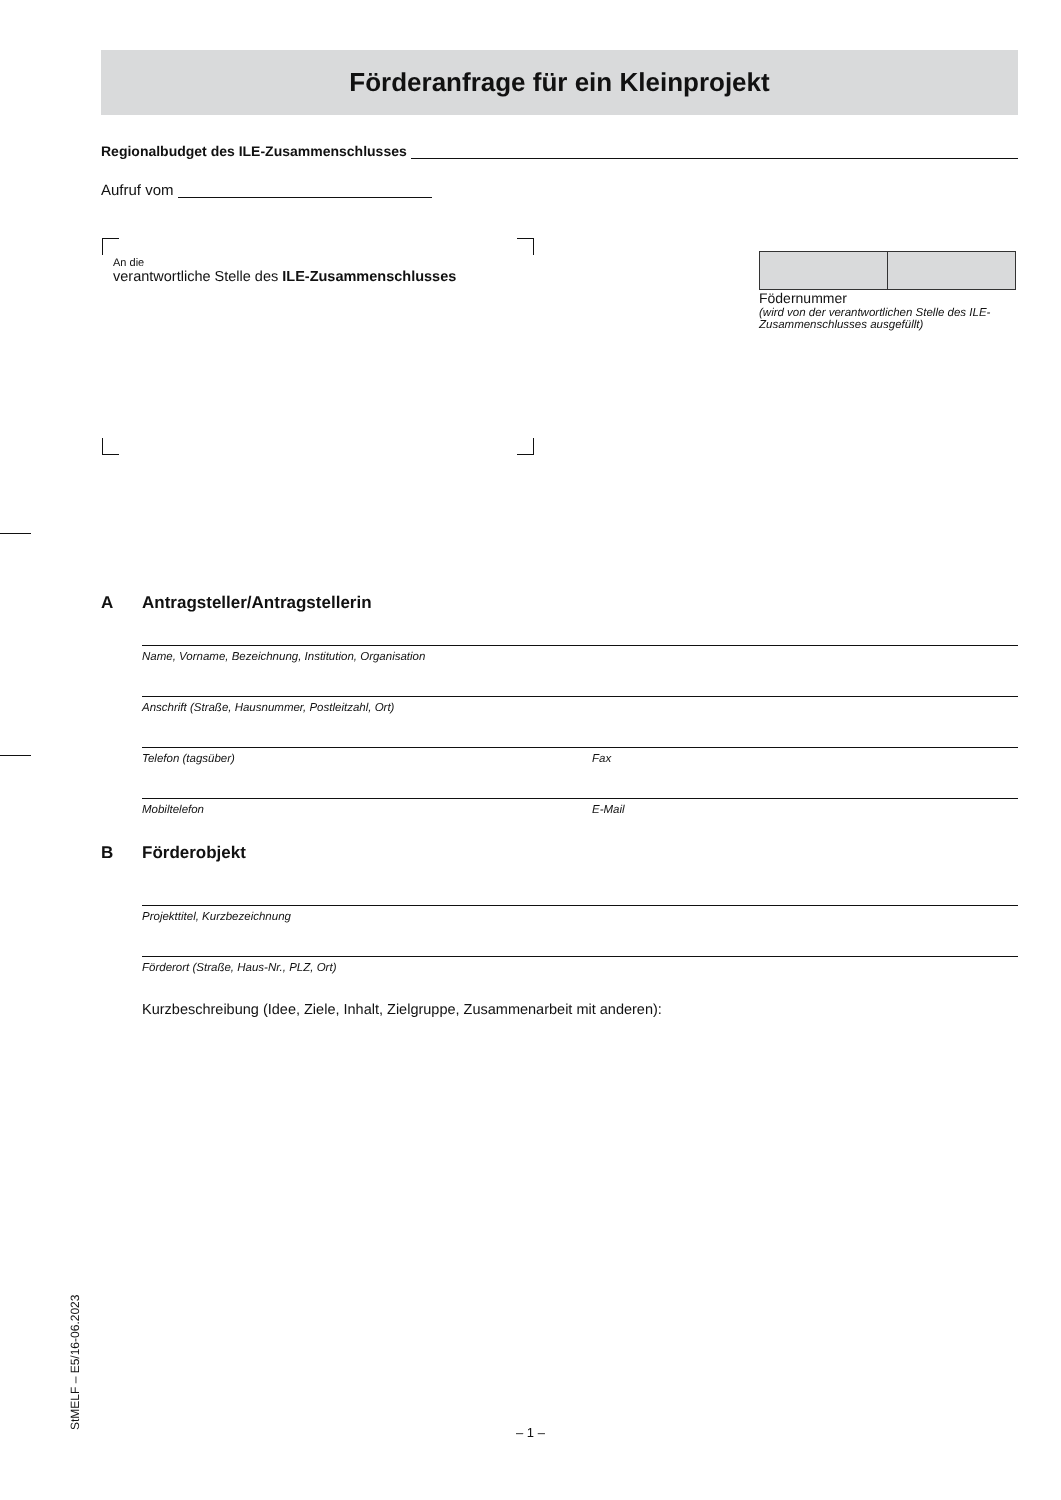Förderanfrage für ein Kleinprojekt
Regionalbudget des ILE-Zusammenschlusses
Aufruf vom
An die
verantwortliche Stelle des ILE-Zusammenschlusses
Födernummer
(wird von der verantwortlichen Stelle des ILE-Zusammenschlusses ausgefüllt)
A Antragsteller/Antragstellerin
Name, Vorname, Bezeichnung, Institution, Organisation
Anschrift (Straße, Hausnummer, Postleitzahl, Ort)
Telefon (tagsüber) Fax
Mobiltelefon E-Mail
B Förderobjekt
Projekttitel, Kurzbezeichnung
Förderort (Straße, Haus-Nr., PLZ, Ort)
Kurzbeschreibung (Idee, Ziele, Inhalt, Zielgruppe, Zusammenarbeit mit anderen):
StMELF – E5/16-06.2023 – 1 –